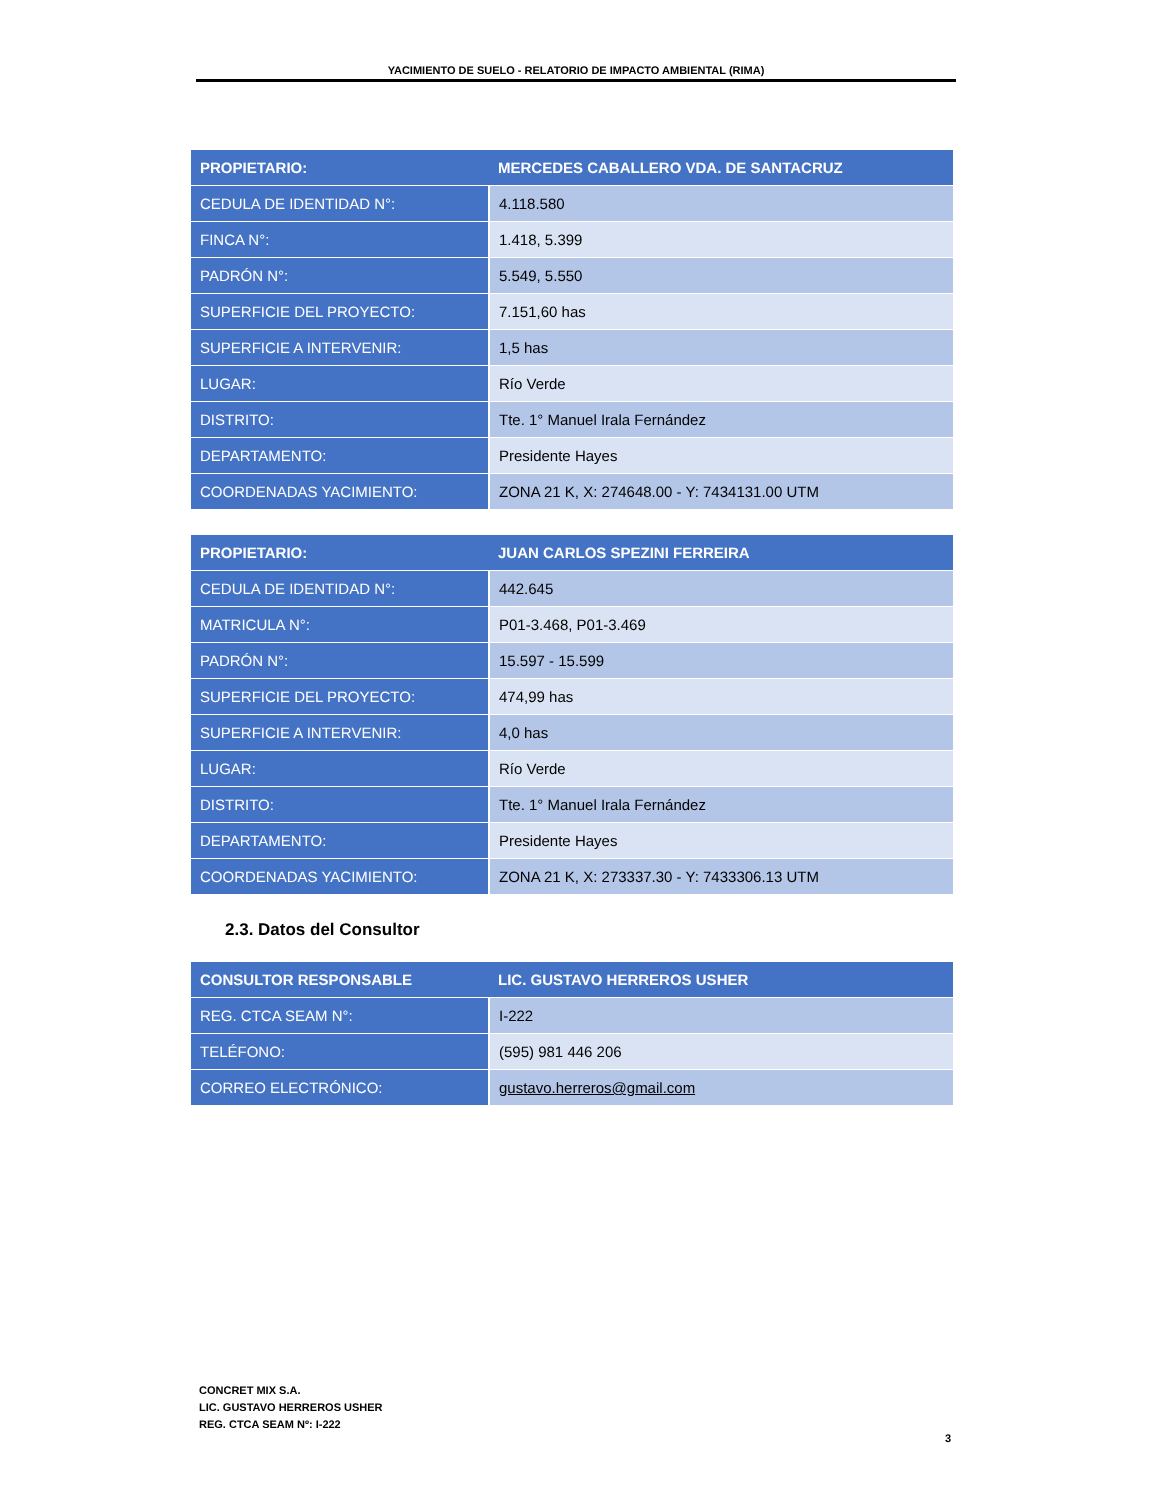YACIMIENTO DE SUELO - RELATORIO DE IMPACTO AMBIENTAL (RIMA)
| PROPIETARIO: | MERCEDES CABALLERO VDA. DE SANTACRUZ |
| --- | --- |
| CEDULA DE IDENTIDAD N°: | 4.118.580 |
| FINCA N°: | 1.418, 5.399 |
| PADRÓN N°: | 5.549, 5.550 |
| SUPERFICIE DEL PROYECTO: | 7.151,60 has |
| SUPERFICIE A INTERVENIR: | 1,5 has |
| LUGAR: | Río Verde |
| DISTRITO: | Tte. 1° Manuel Irala Fernández |
| DEPARTAMENTO: | Presidente Hayes |
| COORDENADAS YACIMIENTO: | ZONA 21 K, X: 274648.00 - Y: 7434131.00 UTM |
| PROPIETARIO: | JUAN CARLOS SPEZINI FERREIRA |
| --- | --- |
| CEDULA DE IDENTIDAD N°: | 442.645 |
| MATRICULA N°: | P01-3.468, P01-3.469 |
| PADRÓN N°: | 15.597 - 15.599 |
| SUPERFICIE DEL PROYECTO: | 474,99 has |
| SUPERFICIE A INTERVENIR: | 4,0 has |
| LUGAR: | Río Verde |
| DISTRITO: | Tte. 1° Manuel Irala Fernández |
| DEPARTAMENTO: | Presidente Hayes |
| COORDENADAS YACIMIENTO: | ZONA 21 K, X: 273337.30 - Y: 7433306.13 UTM |
2.3. Datos del Consultor
| CONSULTOR RESPONSABLE | LIC. GUSTAVO HERREROS USHER |
| --- | --- |
| REG. CTCA SEAM N°: | I-222 |
| TELÉFONO: | (595) 981 446 206 |
| CORREO ELECTRÓNICO: | gustavo.herreros@gmail.com |
CONCRET MIX S.A.
LIC. GUSTAVO HERREROS USHER
REG. CTCA SEAM Nº: I-222
3